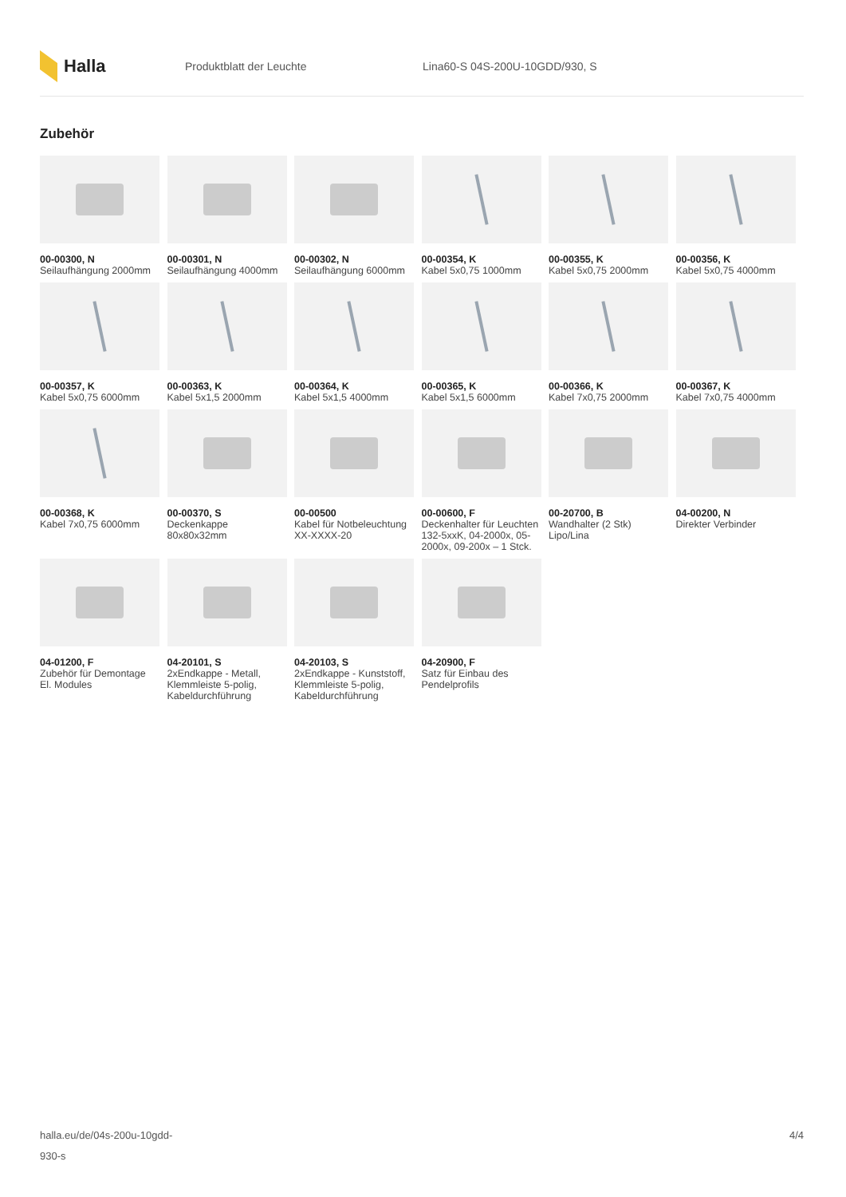Halla
Produktblatt der Leuchte Lina60-S 04S-200U-10GDD/930, S
Zubehör
00-00300, N
Seilaufhängung 2000mm
00-00301, N
Seilaufhängung 4000mm
00-00302, N
Seilaufhängung 6000mm
00-00354, K
Kabel 5x0,75 1000mm
00-00355, K
Kabel 5x0,75 2000mm
00-00356, K
Kabel 5x0,75 4000mm
00-00357, K
Kabel 5x0,75 6000mm
00-00363, K
Kabel 5x1,5 2000mm
00-00364, K
Kabel 5x1,5 4000mm
00-00365, K
Kabel 5x1,5 6000mm
00-00366, K
Kabel 7x0,75 2000mm
00-00367, K
Kabel 7x0,75 4000mm
00-00368, K
Kabel 7x0,75 6000mm
00-00370, S
Deckenkappe 80x80x32mm
00-00500
Kabel für Notbeleuchtung XX-XXXX-20
00-00600, F
Deckenhalter für Leuchten 132-5xxK, 04-2000x, 05-2000x, 09-200x – 1 Stck.
00-20700, B
Wandhalter (2 Stk) Lipo/Lina
04-00200, N
Direkter Verbinder
04-01200, F
Zubehör für Demontage El. Modules
04-20101, S
2xEndkappe - Metall, Klemmleiste 5-polig, Kabeldurchführung
04-20103, S
2xEndkappe - Kunststoff, Klemmleiste 5-polig, Kabeldurchführung
04-20900, F
Satz für Einbau des Pendelprofils
halla.eu/de/04s-200u-10gdd-
930-s
4/4